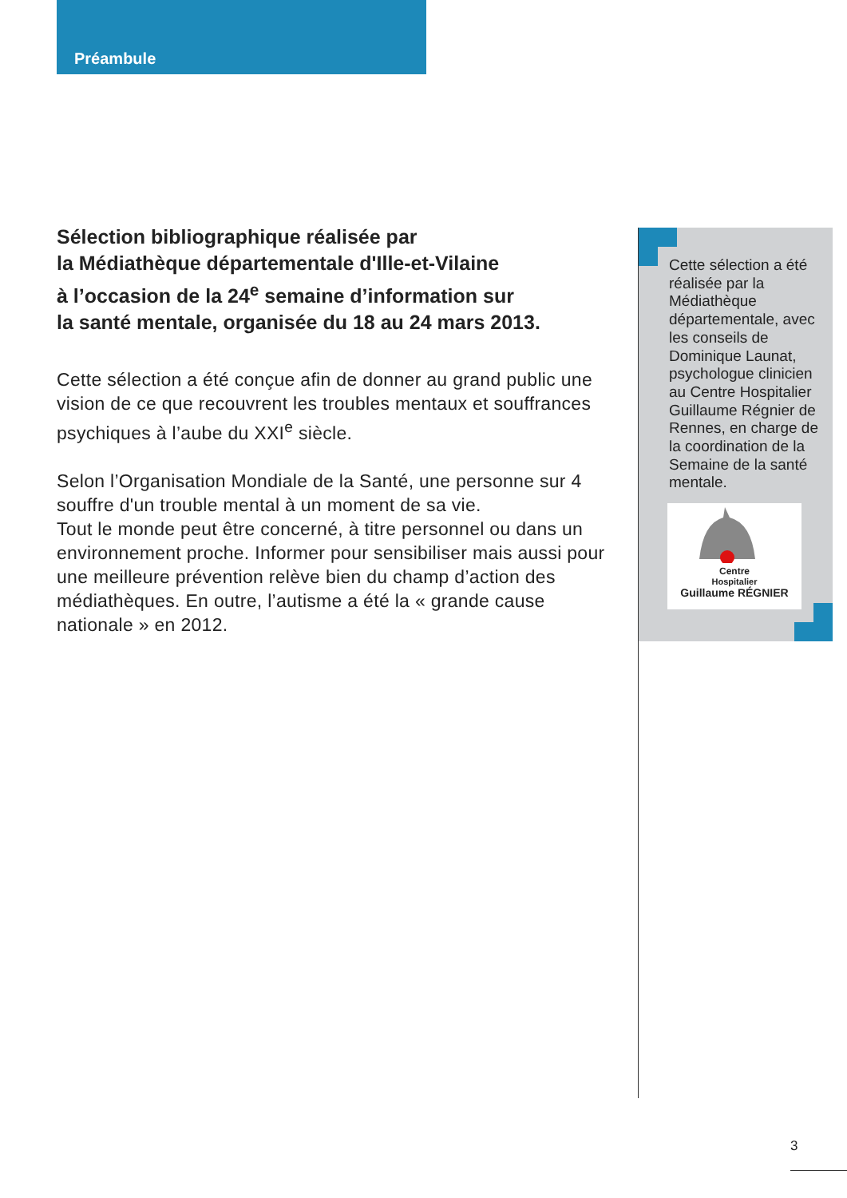Préambule
Sélection bibliographique réalisée par
la Médiathèque départementale d'Ille-et-Vilaine
à l’occasion de la 24<sup>e</sup> semaine d’information sur
la santé mentale, organisée du 18 au 24 mars 2013.
Cette sélection a été conçue afin de donner au grand public une vision de ce que recouvrent les troubles mentaux et souffrances psychiques à l’aube du XXI<sup>e</sup> siècle.
Selon l’Organisation Mondiale de la Santé, une personne sur 4 souffre d'un trouble mental à un moment de sa vie.
Tout le monde peut être concerné, à titre personnel ou dans un environnement proche. Informer pour sensibiliser mais aussi pour une meilleure prévention relève bien du champ d’action des médiathèques. En outre, l’autisme a été la « grande cause nationale » en 2012.
Cette sélection a été réalisée par la Médiathèque départementale, avec les conseils de Dominique Launat, psychologue clinicien au Centre Hospitalier Guillaume Régnier de Rennes, en charge de la coordination de la Semaine de la santé mentale.
Centre
Hospitalier
Guillaume RÉGNIER
3